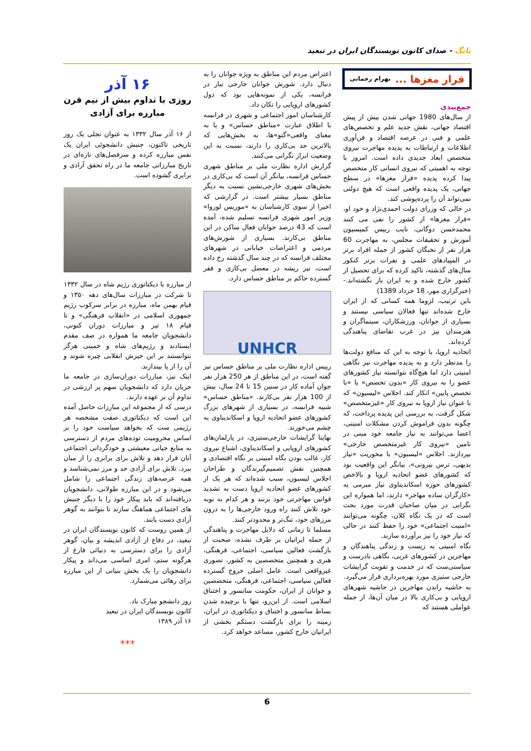بانگ - صدای کانون نویسندگان ایران در تبعید
فرار مغزها ... بهرام رحمانی
جمع‌بندی
از سال‌های 1980 جهانی شدن بیش از پیش اقتصاد جهانی، نقش جدید علم و تخصص‌های علمی و فنی در عرصه اقتصاد و فن‌آوری اطلاعات و ارتباطات به پدیده مهاجرت نیروی متخصص ابعاد جدیدی داده است. امروز با توجه به اهمیتی که نیروی انسانی کار متخصص پیدا کرده پدیده «فرار مغزها» در سطح جهانی، یک پدیده واقعی است که هیچ دولتی نمی‌تواند آن را پرده‌پوشی کند.
در حالی که وزرای دولت احمدی‌نژاد و خود او، «فرار مغزها» از کشور را نفی می کنند محمدحسن دوگانی، نایب رییس کمیسیون آموزش و تحقیقات مجلس، به مهاجرت 60 هزار نفر از نخبگان کشور از جمله افراد برتر در المپیادهای علمی و نفرات برتر کنکور سال‌های گذشته، تاکید کرده که برای تحصیل از کشور خارج شده و به ایران باز نگشته‌اند.- (خبرگزاری مهر، 18 خرداد 1389)
باین ترتیب، لزوما همه کسانی که از ایران خارج شده‌اند تنها فعالان سیاسی نیستند و بسیاری از جوانان، ورزشکاران، سینماگران و هنرمندان نیز در غرب تقاضای پناهندگی کرده‌اند.
اتحادیه اروپا، با توجه به این که منافع دولت‌ها را مدنظر دارد و به پدیده مهاجرت نیز نگاهی امنیتی دارد اما هیچ‌گاه نتوانسته نیاز کشورهای عضو را به نیروی کار «بدون تخصص» یا «با تخصص پایین» انکار کند. اجلاس «لیسبون» که با عنوان نیاز اروپا به نیروی کار «غیرمتخصص» شکل گرفت، به بررسی این پدیده پرداخت، که چگونه بدون فراموش کردن مشکلات امنیتی، اعضا می‌توانند به نیاز جامعه خود مبنی در تامین «نیروی کار غیرمتخصص خارجی» بپردازند. اجلاس «لیسبون» با محوریت «نیاز بدیهی، ترس بیرونی»، بیانگر این واقعیت بود که کشورهای عضو اتحادیه اروپا و بالاخص کشورهای حوزه اسکاندیناوی نیاز مبرمی به «کارگران ساده مهاجر» دارند، اما همواره این نگرانی در میان صاحبان قدرت مورد بحث است که در یک نگاه کلان، چگونه می‌توانند «امنیت اجتماعی» خود را حفظ کنند در حالی که نیاز خود را نیز برآورده سازند.
نگاه امنیتی به زیست و زندگی پناهندگان و مهاجرین در کشورهای غربی، نگاهی نادرست و سیاستی‌ست که در خدمت و تقویت گرایشات خارجی ستیزی مورد بهره‌برداری قرار می‌گیرد.
به حاشیه راندن مهاجرین در حاشیه شهرهای اروپایی و بی‌کاری بالا در میان آن‌ها، از جمله عواملی هستند که
اعتراض مردم این مناطق به ویژه جوانان را به دنبال دارد. شورش جوانان خارجی تبار در فرانسه، یکی از نمونه‌هایی بود که دول کشورهای اروپایی را تکان داد.
کارشناسان امور اجتماعی و شهری در فرانسه با اطلاق عبارت «مناطق حساس» و یا به معنای واقعی«گتو»ها، به بخش‌هایی که بالاترین حد بی‌کاری را دارند، نسبت به این وضعیت ابراز نگرانی می‌کنند.
گزارش اداره نظارت ملی بر مناطق شهری حساس فرانسه، بیانگر آن است که بی‌کاری در بخش‌های شهری خارجی‌نشین نسبت به دیگر مناطق بسیار بیشتر است. در گزارشی که اخیرا از سوی کارشناسان به «موریس لوروا» وزیر امور شهری فرانسه تسلیم شده، آمده است که 43 درصد جوانان فعال ساکن در این مناطق بی‌کارند. بسیاری از شورش‌های مردمی و اعتراضات خیابانی در شهرهای مختلف فرانسه که در چند سال گذشته رخ داده است، نیز ریشه در معضل بی‌کاری و فقر گسترده حاکم بر مناطق حساس دارد.
UNHCR
رییس اداره نظارت ملی بر مناطق حساس نیز گفته است، در این مناطق از هر 250 هزار نفر جوان آماده کار در سنین 15 تا 24 سال، بیش از 100 هزار نفر بی‌کارند. «مناطق حساس» شبیه فرانسه، در بسیاری از شهرهای بزرگ کشورهای عضو اتحادیه اروپا و اسکاندیناوی به چشم می‌خورند.
نهایتا گرایشات خارجی‌ستیزی، در پارلمان‌های کشورهای اروپایی و اسکاندیناوی، اشباع نیروی کار، غالب بودن نگاه امنیتی بر نگاه اقتصادی و همچنین نقش تصمیم‌گیرندگان و طراحان اجلاس لیسبون، سبب شده‌اند که هر یک از کشورهای عضو اتحادیه اروپا دست به تشدید قوانین مهاجرتی خود بزنند و هر کدام به نوبه خود تلاش کنند راه ورود خارجی‌ها را به درون مرزهای خود، تنگ‌تر و محدودتر کنند.
مسلما تا زمانی که دلایل مهاجرت و پناهندگی از جمله ایرانیان بر طرف نشده، صحبت از بازگشت فعالین سیاسی، اجتماعی، فرهنگی، هنری و همچنین متخصصین به کشور، تصوری غیرواقعی است. عامل اصلی خروج گسترده فعالین سیاسی، اجتماعی، فرهنگی، متخصصین و جوانان از ایران، حکومت سانسور و اختناق اسلامی است. از این‌رو، تنها با برچیده شدن بساط سانسور و اختناق و دیکتاتوری در ایران، زمینه را برای بازگشت دستکم بخشی از ایرانیان خارج کشور، مساعد خواهد کرد.
۱۶ آذر
روزی با تداوم بیش از نیم قرن
مبارزه برای آزادی
از ۱۶ آذر سال ۱۳۳۲ به عنوان تجلی یک روز تاریخی تاکنون، جنبش دانشجوئی ایران یک نفس مبارزه کرده و سرفصل‌های تازه‌ای در تاریخ مبارزاتی جامعه ما در راه تحقق آزادی و برابری گشوده است.
از مبارزه با دیکتاتوری رژیم شاه در سال ۱۳۳۲ تا شرکت در مبارزات سال‌های دهه ۱۳۵۰ و قیام بهمن ماه، مبارزه در برابر سرکوب رژیم جمهوری اسلامی در «انقلاب فرهنگی» و تا قیام ۱۸ تیر و مبارزات دوران کنونی، دانشجویان جامعه ما همواره در صف مقدم ایستادند و رژیم‌های شاه و خمینی هرگز نتوانستند بر این خیزش انقلابی چیره شوند و آن را از پا بیندازند.
اینک نیز، مبارزات دوران‌سازی در جامعه ما جریان دارد که دانشجویان سهم پر ارزشی در تداوم آن بر عهده دارند.
درسی که از مجموعه این مبارزات حاصل آمده این است که دیکتاتوری صفت مشخصه هر رژیمی ست که بخواهد سیاست خود را بر اساس محرومیت توده‌های مردم از دسترسی به منابع حیاتی معیشتی و خودگردانی اجتماعی آنان قرار دهد و تلاش برای برابری را از میان ببرد. تلاش برای آزادی حد و مرز نمی‌شناسد و همه عرصه‌های زندگی اجتماعی را شامل می‌شود و در این مبارزه طولانی، دانشجویان دریافته‌اند که باید پیکار خود را با دیگر جنبش های اجتماعی هماهنگ سازند تا بتوانند به گوهر آزادی دست یابند.
از همین روست که کانون نویسندگان ایران در تبعید، در دفاع از آزادی اندیشه و بیان، گوهر آزادی را برای دسترسی به دنیائی فارغ از هرگونه ستم، امری اساسی می‌داند و پیکار دانشجویان را یک بخش بنیانی از این مبارزه برای رهائی می‌شمارد.
روز دانشجو مبارک باد.
کانون نویسندگان ایران در تبعید
۱۶ آذر ۱۳۸۹
***
6